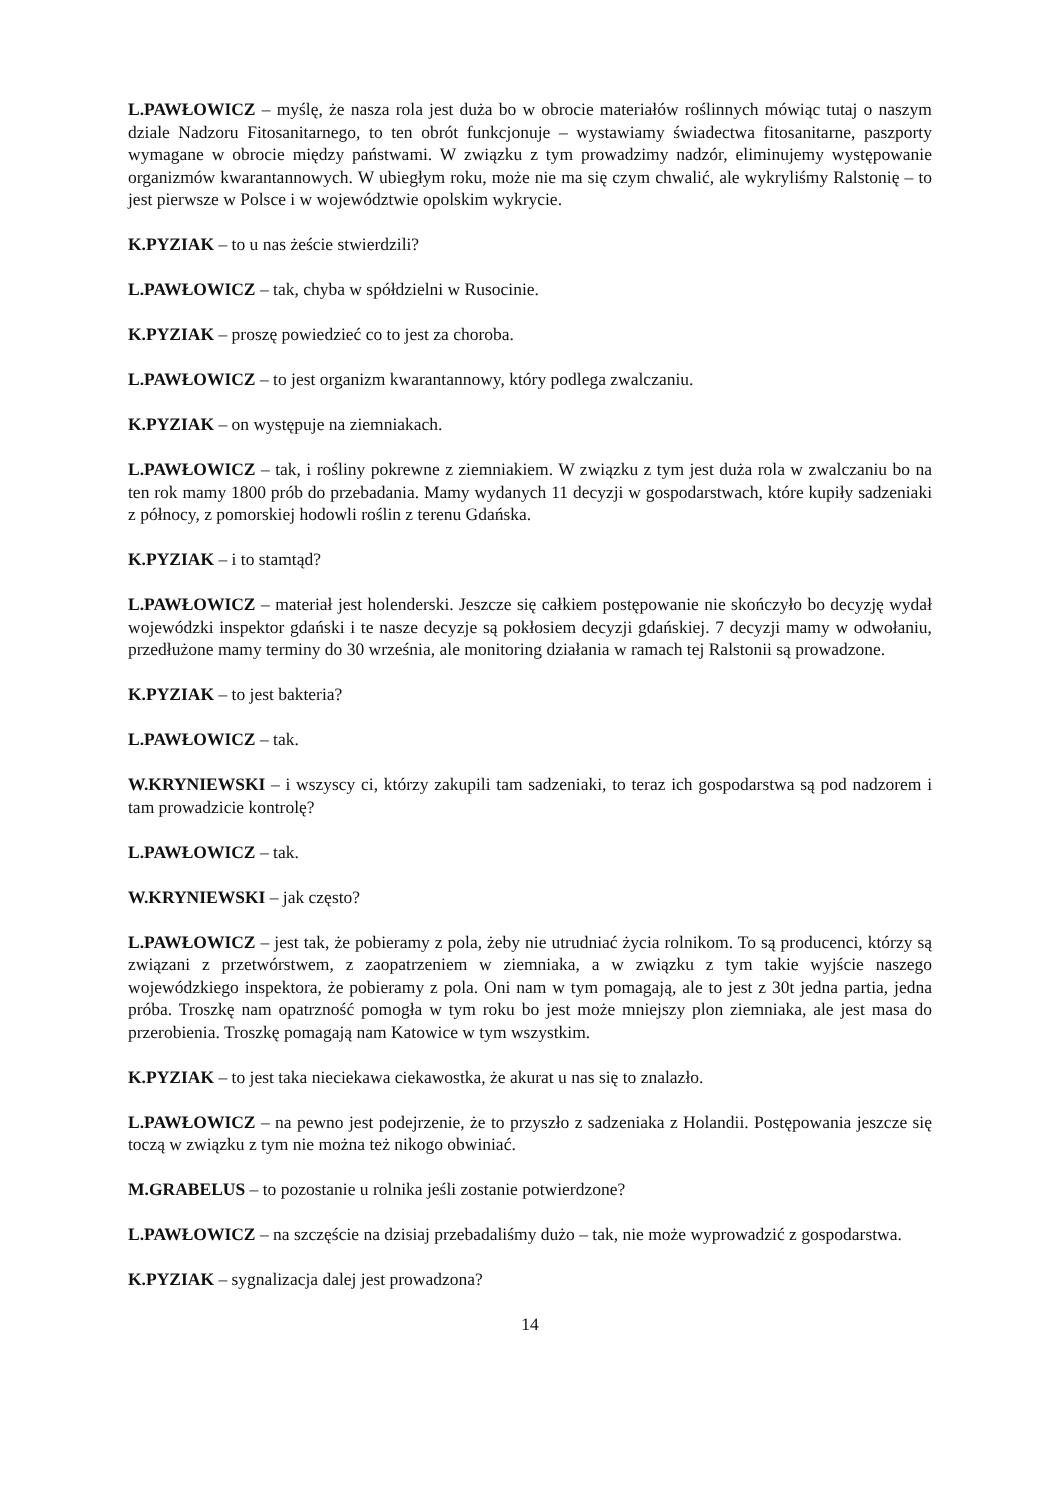L.PAWŁOWICZ – myślę, że nasza rola jest duża bo w obrocie materiałów roślinnych mówiąc tutaj o naszym dziale Nadzoru Fitosanitarnego, to ten obrót funkcjonuje – wystawiamy świadectwa fitosanitarne, paszporty wymagane w obrocie między państwami. W związku z tym prowadzimy nadzór, eliminujemy występowanie organizmów kwarantannowych. W ubiegłym roku, może nie ma się czym chwalić, ale wykryliśmy Ralstonię – to jest pierwsze w Polsce i w województwie opolskim wykrycie.
K.PYZIAK – to u nas żeście stwierdzili?
L.PAWŁOWICZ – tak, chyba w spółdzielni w Rusocinie.
K.PYZIAK – proszę powiedzieć co to jest za choroba.
L.PAWŁOWICZ – to jest organizm kwarantannowy, który podlega zwalczaniu.
K.PYZIAK – on występuje na ziemniakach.
L.PAWŁOWICZ – tak, i rośliny pokrewne z ziemniakiem. W związku z tym jest duża rola w zwalczaniu bo na ten rok mamy 1800 prób do przebadania. Mamy wydanych 11 decyzji w gospodarstwach, które kupiły sadzeniaki z północy, z pomorskiej hodowli roślin z terenu Gdańska.
K.PYZIAK – i to stamtąd?
L.PAWŁOWICZ – materiał jest holenderski. Jeszcze się całkiem postępowanie nie skończyło bo decyzję wydał wojewódzki inspektor gdański i te nasze decyzje są pokłosiem decyzji gdańskiej. 7 decyzji mamy w odwołaniu, przedłużone mamy terminy do 30 września, ale monitoring działania w ramach tej Ralstonii są prowadzone.
K.PYZIAK – to jest bakteria?
L.PAWŁOWICZ – tak.
W.KRYNIEWSKI – i wszyscy ci, którzy zakupili tam sadzeniaki, to teraz ich gospodarstwa są pod nadzorem i tam prowadzicie kontrolę?
L.PAWŁOWICZ – tak.
W.KRYNIEWSKI – jak często?
L.PAWŁOWICZ – jest tak, że pobieramy z pola, żeby nie utrudniać życia rolnikom. To są producenci, którzy są związani z przetwórstwem, z zaopatrzeniem w ziemniaka, a w związku z tym takie wyjście naszego wojewódzkiego inspektora, że pobieramy z pola. Oni nam w tym pomagają, ale to jest z 30t jedna partia, jedna próba. Troszkę nam opatrzność pomogła w tym roku bo jest może mniejszy plon ziemniaka, ale jest masa do przerobienia. Troszkę pomagają nam Katowice w tym wszystkim.
K.PYZIAK – to jest taka nieciekawa ciekawostka, że akurat u nas się to znalazło.
L.PAWŁOWICZ – na pewno jest podejrzenie, że to przyszło z sadzeniaka z Holandii. Postępowania jeszcze się toczą w związku z tym nie można też nikogo obwiniać.
M.GRABELUS – to pozostanie u rolnika jeśli zostanie potwierdzone?
L.PAWŁOWICZ – na szczęście na dzisiaj przebadaliśmy dużo – tak, nie może wyprowadzić z gospodarstwa.
K.PYZIAK – sygnalizacja dalej jest prowadzona?
14